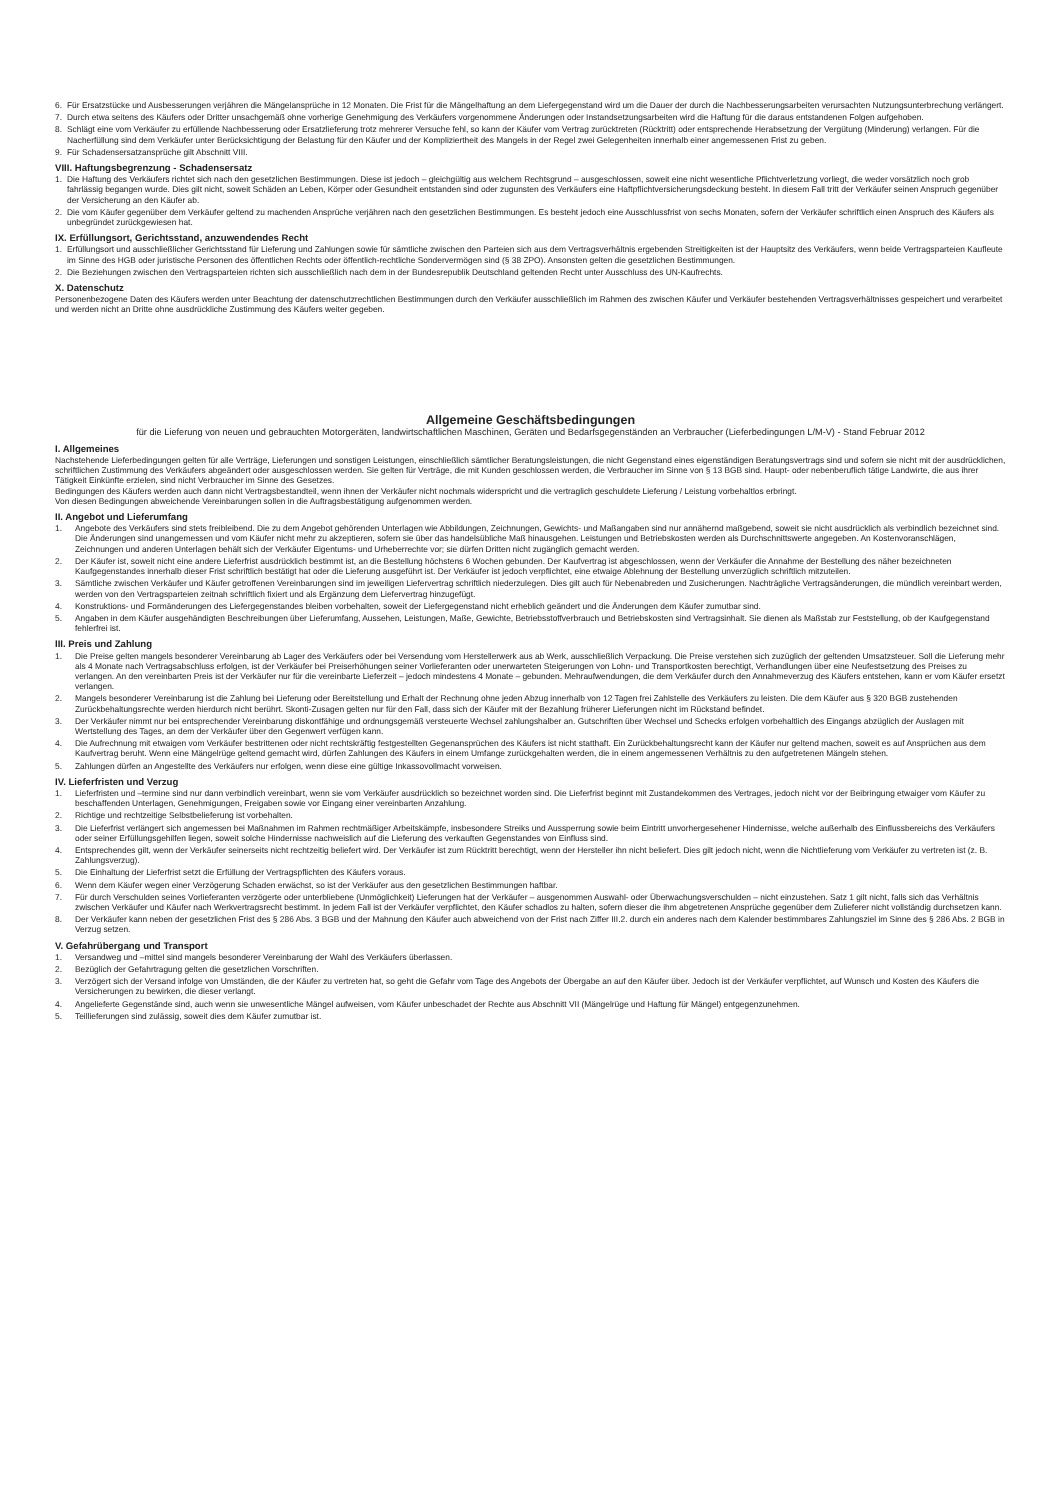6. Für Ersatzstücke und Ausbesserungen verjähren die Mängelansprüche in 12 Monaten. Die Frist für die Mängelhaftung an dem Liefergegenstand wird um die Dauer der durch die Nachbesserungsarbeiten verursachten Nutzungsunterbrechung verlängert.
7. Durch etwa seitens des Käufers oder Dritter unsachgemäß ohne vorherige Genehmigung des Verkäufers vorgenommene Änderungen oder Instandsetzungsarbeiten wird die Haftung für die daraus entstandenen Folgen aufgehoben.
8. Schlägt eine vom Verkäufer zu erfüllende Nachbesserung oder Ersatzlieferung trotz mehrerer Versuche fehl, so kann der Käufer vom Vertrag zurücktreten (Rücktritt) oder entsprechende Herabsetzung der Vergütung (Minderung) verlangen. Für die Nacherfüllung sind dem Verkäufer unter Berücksichtigung der Belastung für den Käufer und der Kompliziertheit des Mangels in der Regel zwei Gelegenheiten innerhalb einer angemessenen Frist zu geben.
9. Für Schadensersatzansprüche gilt Abschnitt VIII.
VIII. Haftungsbegrenzung - Schadensersatz
1. Die Haftung des Verkäufers richtet sich nach den gesetzlichen Bestimmungen. Diese ist jedoch – gleichgültig aus welchem Rechtsgrund – ausgeschlossen, soweit eine nicht wesentliche Pflichtverletzung vorliegt, die weder vorsätzlich noch grob fahrlässig begangen wurde. Dies gilt nicht, soweit Schäden an Leben, Körper oder Gesundheit entstanden sind oder zugunsten des Verkäufers eine Haftpflichtversicherungsdeckung besteht. In diesem Fall tritt der Verkäufer seinen Anspruch gegenüber der Versicherung an den Käufer ab.
2. Die vom Käufer gegenüber dem Verkäufer geltend zu machenden Ansprüche verjähren nach den gesetzlichen Bestimmungen. Es besteht jedoch eine Ausschlussfrist von sechs Monaten, sofern der Verkäufer schriftlich einen Anspruch des Käufers als unbegründet zurückgewiesen hat.
IX. Erfüllungsort, Gerichtsstand, anzuwendendes Recht
1. Erfüllungsort und ausschließlicher Gerichtsstand für Lieferung und Zahlungen sowie für sämtliche zwischen den Parteien sich aus dem Vertragsverhältnis ergebenden Streitigkeiten ist der Hauptsitz des Verkäufers, wenn beide Vertragsparteien Kaufleute im Sinne des HGB oder juristische Personen des öffentlichen Rechts oder öffentlich-rechtliche Sondervermögen sind (§ 38 ZPO). Ansonsten gelten die gesetzlichen Bestimmungen.
2. Die Beziehungen zwischen den Vertragsparteien richten sich ausschließlich nach dem in der Bundesrepublik Deutschland geltenden Recht unter Ausschluss des UN-Kaufrechts.
X. Datenschutz
Personenbezogene Daten des Käufers werden unter Beachtung der datenschutzrechtlichen Bestimmungen durch den Verkäufer ausschließlich im Rahmen des zwischen Käufer und Verkäufer bestehenden Vertragsverhältnisses gespeichert und verarbeitet und werden nicht an Dritte ohne ausdrückliche Zustimmung des Käufers weiter gegeben.
Allgemeine Geschäftsbedingungen
für die Lieferung von neuen und gebrauchten Motorgeräten, landwirtschaftlichen Maschinen, Geräten und Bedarfsgegenständen an Verbraucher (Lieferbedingungen L/M-V) - Stand Februar 2012
I. Allgemeines
Nachstehende Lieferbedingungen gelten für alle Verträge, Lieferungen und sonstigen Leistungen, einschließlich sämtlicher Beratungsleistungen, die nicht Gegenstand eines eigenständigen Beratungsvertrags sind und sofern sie nicht mit der ausdrücklichen, schriftlichen Zustimmung des Verkäufers abgeändert oder ausgeschlossen werden. Sie gelten für Verträge, die mit Kunden geschlossen werden, die Verbraucher im Sinne von § 13 BGB sind. Haupt- oder nebenberuflich tätige Landwirte, die aus ihrer Tätigkeit Einkünfte erzielen, sind nicht Verbraucher im Sinne des Gesetzes.
Bedingungen des Käufers werden auch dann nicht Vertragsbestandteil, wenn ihnen der Verkäufer nicht nochmals widerspricht und die vertraglich geschuldete Lieferung / Leistung vorbehaltlos erbringt.
Von diesen Bedingungen abweichende Vereinbarungen sollen in die Auftragsbestätigung aufgenommen werden.
II. Angebot und Lieferumfang
1. Angebote des Verkäufers sind stets freibleibend. Die zu dem Angebot gehörenden Unterlagen wie Abbildungen, Zeichnungen, Gewichts- und Maßangaben sind nur annähernd maßgebend, soweit sie nicht ausdrücklich als verbindlich bezeichnet sind. Die Änderungen sind unangemessen und vom Käufer nicht mehr zu akzeptieren, sofern sie über das handelsübliche Maß hinausgehen. Leistungen und Betriebskosten werden als Durchschnittswerte angegeben. An Kostenvoranschlägen, Zeichnungen und anderen Unterlagen behält sich der Verkäufer Eigentums- und Urheberrechte vor; sie dürfen Dritten nicht zugänglich gemacht werden.
2. Der Käufer ist, soweit nicht eine andere Lieferfrist ausdrücklich bestimmt ist, an die Bestellung höchstens 6 Wochen gebunden. Der Kaufvertrag ist abgeschlossen, wenn der Verkäufer die Annahme der Bestellung des näher bezeichneten Kaufgegenstandes innerhalb dieser Frist schriftlich bestätigt hat oder die Lieferung ausgeführt ist. Der Verkäufer ist jedoch verpflichtet, eine etwaige Ablehnung der Bestellung unverzüglich schriftlich mitzuteilen.
3. Sämtliche zwischen Verkäufer und Käufer getroffenen Vereinbarungen sind im jeweiligen Liefervertrag schriftlich niederzulegen. Dies gilt auch für Nebenabreden und Zusicherungen. Nachträgliche Vertragsänderungen, die mündlich vereinbart werden, werden von den Vertragsparteien zeitnah schriftlich fixiert und als Ergänzung dem Liefervertrag hinzugefügt.
4. Konstruktions- und Formänderungen des Liefergegenstandes bleiben vorbehalten, soweit der Liefergegenstand nicht erheblich geändert und die Änderungen dem Käufer zumutbar sind.
5. Angaben in dem Käufer ausgehändigten Beschreibungen über Lieferumfang, Aussehen, Leistungen, Maße, Gewichte, Betriebsstoffverbrauch und Betriebskosten sind Vertragsinhalt. Sie dienen als Maßstab zur Feststellung, ob der Kaufgegenstand fehlerfrei ist.
III. Preis und Zahlung
1. Die Preise gelten mangels besonderer Vereinbarung ab Lager des Verkäufers oder bei Versendung vom Herstellerwerk aus ab Werk, ausschließlich Verpackung. Die Preise verstehen sich zuzüglich der geltenden Umsatzsteuer. Soll die Lieferung mehr als 4 Monate nach Vertragsabschluss erfolgen, ist der Verkäufer bei Preiserhöhungen seiner Vorlieferanten oder unerwarteten Steigerungen von Lohn- und Transportkosten berechtigt, Verhandlungen über eine Neufestsetzung des Preises zu verlangen. An den vereinbarten Preis ist der Verkäufer nur für die vereinbarte Lieferzeit – jedoch mindestens 4 Monate – gebunden. Mehraufwendungen, die dem Verkäufer durch den Annahmeverzug des Käufers entstehen, kann er vom Käufer ersetzt verlangen.
2. Mangels besonderer Vereinbarung ist die Zahlung bei Lieferung oder Bereitstellung und Erhalt der Rechnung ohne jeden Abzug innerhalb von 12 Tagen frei Zahlstelle des Verkäufers zu leisten. Die dem Käufer aus § 320 BGB zustehenden Zurückbehaltungsrechte werden hierdurch nicht berührt. Skonti-Zusagen gelten nur für den Fall, dass sich der Käufer mit der Bezahlung früherer Lieferungen nicht im Rückstand befindet.
3. Der Verkäufer nimmt nur bei entsprechender Vereinbarung diskontfähige und ordnungsgemäß versteuerte Wechsel zahlungshalber an. Gutschriften über Wechsel und Schecks erfolgen vorbehaltlich des Eingangs abzüglich der Auslagen mit Wertstellung des Tages, an dem der Verkäufer über den Gegenwert verfügen kann.
4. Die Aufrechnung mit etwaigen vom Verkäufer bestrittenen oder nicht rechtskräftig festgestellten Gegenansprüchen des Käufers ist nicht statthaft. Ein Zurückbehaltungsrecht kann der Käufer nur geltend machen, soweit es auf Ansprüchen aus dem Kaufvertrag beruht. Wenn eine Mängelrüge geltend gemacht wird, dürfen Zahlungen des Käufers in einem Umfange zurückgehalten werden, die in einem angemessenen Verhältnis zu den aufgetretenen Mängeln stehen.
5. Zahlungen dürfen an Angestellte des Verkäufers nur erfolgen, wenn diese eine gültige Inkassovollmacht vorweisen.
IV. Lieferfristen und Verzug
1. Lieferfristen und –termine sind nur dann verbindlich vereinbart, wenn sie vom Verkäufer ausdrücklich so bezeichnet worden sind. Die Lieferfrist beginnt mit Zustandekommen des Vertrages, jedoch nicht vor der Beibringung etwaiger vom Käufer zu beschaffenden Unterlagen, Genehmigungen, Freigaben sowie vor Eingang einer vereinbarten Anzahlung.
2. Richtige und rechtzeitige Selbstbelieferung ist vorbehalten.
3. Die Lieferfrist verlängert sich angemessen bei Maßnahmen im Rahmen rechtmäßiger Arbeitskämpfe, insbesondere Streiks und Aussperrung sowie beim Eintritt unvorhergesehener Hindernisse, welche außerhalb des Einflussbereichs des Verkäufers oder seiner Erfüllungsgehilfen liegen, soweit solche Hindernisse nachweislich auf die Lieferung des verkauften Gegenstandes von Einfluss sind.
4. Entsprechendes gilt, wenn der Verkäufer seinerseits nicht rechtzeitig beliefert wird. Der Verkäufer ist zum Rücktritt berechtigt, wenn der Hersteller ihn nicht beliefert. Dies gilt jedoch nicht, wenn die Nichtlieferung vom Verkäufer zu vertreten ist (z. B. Zahlungsverzug).
5. Die Einhaltung der Lieferfrist setzt die Erfüllung der Vertragspflichten des Käufers voraus.
6. Wenn dem Käufer wegen einer Verzögerung Schaden erwächst, so ist der Verkäufer aus den gesetzlichen Bestimmungen haftbar.
7. Für durch Verschulden seines Vorlieferanten verzögerte oder unterbliebene (Unmöglichkeit) Lieferungen hat der Verkäufer – ausgenommen Auswahl- oder Überwachungsverschulden – nicht einzustehen. Satz 1 gilt nicht, falls sich das Verhältnis zwischen Verkäufer und Käufer nach Werkvertragsrecht bestimmt. In jedem Fall ist der Verkäufer verpflichtet, den Käufer schadlos zu halten, sofern dieser die ihm abgetretenen Ansprüche gegenüber dem Zulieferer nicht vollständig durchsetzen kann.
8. Der Verkäufer kann neben der gesetzlichen Frist des § 286 Abs. 3 BGB und der Mahnung den Käufer auch abweichend von der Frist nach Ziffer III.2. durch ein anderes nach dem Kalender bestimmbares Zahlungsziel im Sinne des § 286 Abs. 2 BGB in Verzug setzen.
V. Gefahrübergang und Transport
1. Versandweg und –mittel sind mangels besonderer Vereinbarung der Wahl des Verkäufers überlassen.
2. Bezüglich der Gefahrtragung gelten die gesetzlichen Vorschriften.
3. Verzögert sich der Versand infolge von Umständen, die der Käufer zu vertreten hat, so geht die Gefahr vom Tage des Angebots der Übergabe an auf den Käufer über. Jedoch ist der Verkäufer verpflichtet, auf Wunsch und Kosten des Käufers die Versicherungen zu bewirken, die dieser verlangt.
4. Angelieferte Gegenstände sind, auch wenn sie unwesentliche Mängel aufweisen, vom Käufer unbeschadet der Rechte aus Abschnitt VII (Mängelrüge und Haftung für Mängel) entgegenzunehmen.
5. Teillieferungen sind zulässig, soweit dies dem Käufer zumutbar ist.